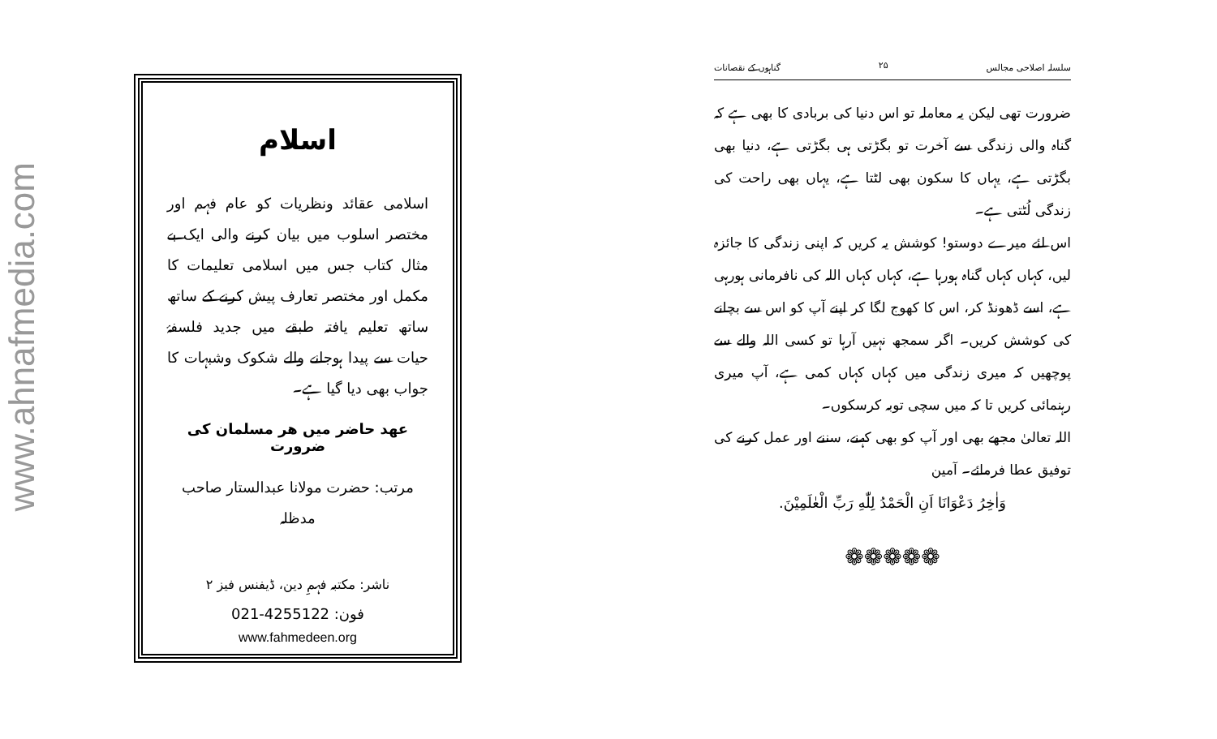www.ahnafmedia.com
اسلام
اسلامی عقائد ونظریات کو عام فہم اور مختصر اسلوب میں بیان کرنے والی ایک بے مثال کتاب جس میں اسلامی تعلیمات کا مکمل اور مختصر تعارف پیش کرنے کے ساتھ ساتھ تعلیم یافتہ طبقے میں جدید فلسفۂ حیات سے پیدا ہوجانے والے شکوک وشبہات کا جواب بھی دیا گیا ہے۔
عهد حاضر میں هر مسلمان کی ضرورت
مرتب: حضرت مولانا عبدالستار صاحب مدظلہ
ناشر: مکتبہ فہمِ دین، ڈیفنس فیز ۲
فون: 021-4255122
www.fahmedeen.org
سلسلہ اصلاحی مجالس ۲۵ گناہوں کے نقصانات
ضرورت تھی لیکن یہ معاملہ تو اس دنیا کی بربادی کا بھی ہے کہ گناہ والی زندگی سے آخرت تو بگڑتی ہی بگڑتی ہے، دنیا بھی بگڑتی ہے، یہاں کا سکون بھی لٹتا ہے، یہاں بھی راحت کی زندگی لُٹتی ہے۔
اس لئے میرے دوستو! کوشش یہ کریں کہ اپنی زندگی کا جائزہ لیں، کہاں کہاں گناہ ہورہا ہے، کہاں کہاں اللہ کی نافرمانی ہورہی ہے، اسے ڈھونڈ کر، اس کا کھوج لگا کر اپنے آپ کو اس سے بچانے کی کوشش کریں۔ اگر سمجھ نہیں آرہا تو کسی اللہ والے سے پوچھیں کہ میری زندگی میں کہاں کہاں کمی ہے، آپ میری رہنمائی کریں تا کہ میں سچی توبہ کرسکوں۔
اللہ تعالیٰ مجھے بھی اور آپ کو بھی کہنے، سننے اور عمل کرنے کی توفیق عطا فرمائے۔ آمین
وَاٰخِرُ دَعْوَانَا اَنِ الْحَمْدُ لِلّٰهِ رَبِّ الْعٰلَمِيْنَ.
❁❁❁❁❁